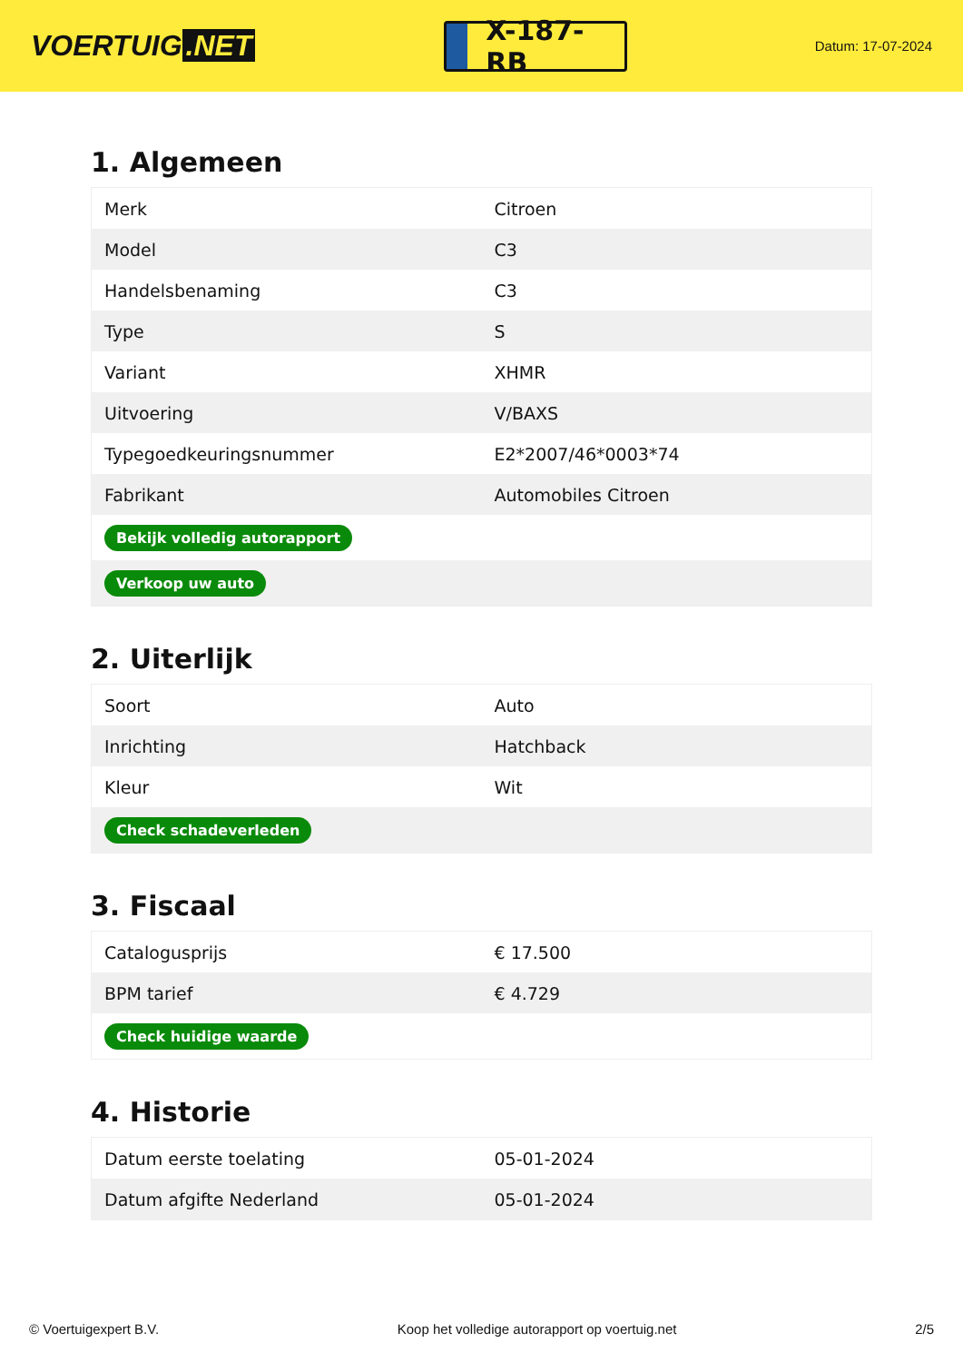VOERTUIG.NET
X-187-RB
Datum: 17-07-2024
1. Algemeen
| Merk | Citroen |
| Model | C3 |
| Handelsbenaming | C3 |
| Type | S |
| Variant | XHMR |
| Uitvoering | V/BAXS |
| Typegoedkeuringsnummer | E2*2007/46*0003*74 |
| Fabrikant | Automobiles Citroen |
| Bekijk volledig autorapport | |
| Verkoop uw auto | |
2. Uiterlijk
| Soort | Auto |
| Inrichting | Hatchback |
| Kleur | Wit |
| Check schadeverleden | |
3. Fiscaal
| Catalogusprijs | € 17.500 |
| BPM tarief | € 4.729 |
| Check huidige waarde | |
4. Historie
| Datum eerste toelating | 05-01-2024 |
| Datum afgifte Nederland | 05-01-2024 |
© Voertuigexpert B.V. Koop het volledige autorapport op voertuig.net 2/5